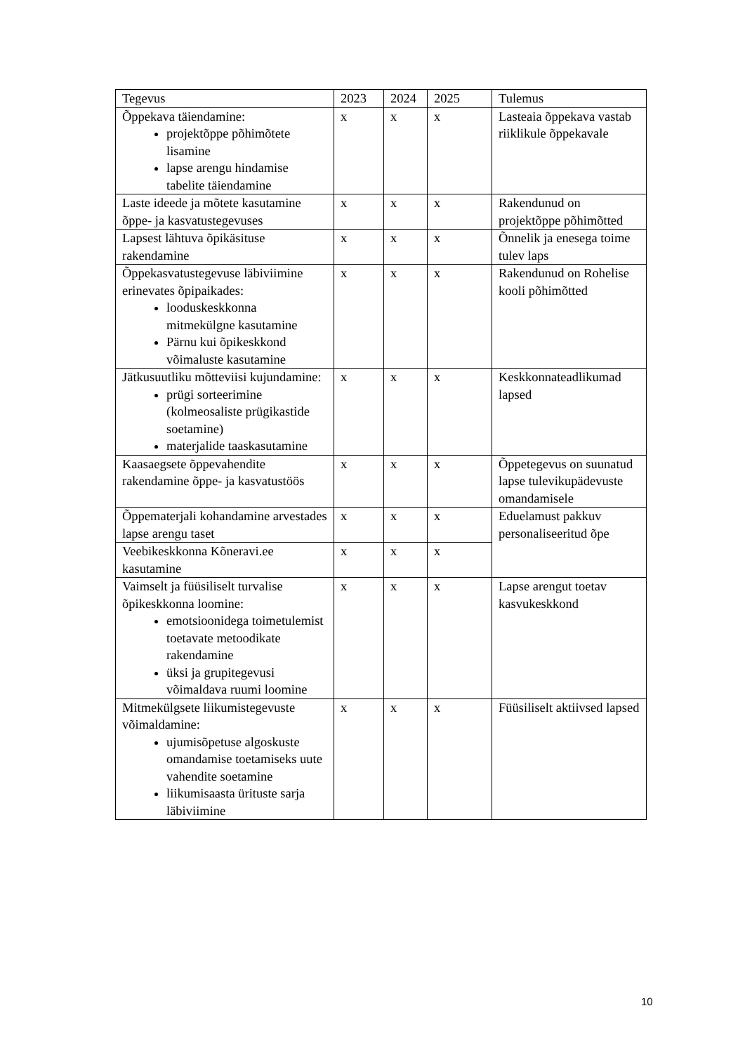| Tegevus | 2023 | 2024 | 2025 | Tulemus |
| --- | --- | --- | --- | --- |
| Õppekava täiendamine: projektõppe põhimõtete lisamine lapse arengu hindamise tabelite täiendamine | x | x | x | Lasteaia õppekava vastab riiklikule õppekavale |
| Laste ideede ja mõtete kasutamine õppe- ja kasvatustegevuses | x | x | x | Rakendunud on projektõppe põhimõtted |
| Lapsest lähtuva õpikäsituse rakendamine | x | x | x | Õnnelik ja enesega toime tulev laps |
| Õppekasvatustegevuse läbiviimine erinevates õpipaikades: looduskeskkonna mitmekülgne kasutamine Pärnu kui õpikeskkond võimaluste kasutamine | x | x | x | Rakendunud on Rohelise kooli põhimõtted |
| Jätkusuutliku mõtteviisi kujundamine: prügi sorteerimine (kolmeosaliste prügikastide soetamine) materjalide taaskasutamine | x | x | x | Keskkonnateadlikumad lapsed |
| Kaasaegsete õppevahendite rakendamine õppe- ja kasvatustöös | x | x | x | Õppetegevus on suunatud lapse tulevikupädevuste omandamisele |
| Õppematerjali kohandamine arvestades lapse arengu taset | x | x | x | Eduelamust pakkuv personaliseeritud õpe |
| Veebikeskkonna Kõneravi.ee kasutamine | x | x | x | |
| Vaimselt ja füüsiliselt turvalise õpikeskkonna loomine: emotsioonidega toimetulemist toetavate metoodikate rakendamine üksi ja grupitegevusi võimaldava ruumi loomine | x | x | x | Lapse arengut toetav kasvukeskkond |
| Mitmekülgsete liikumistegevuste võimaldamine: ujumisõpetuse algoskuste omandamise toetamiseks uute vahendite soetamine liikumisaasta ürituste sarja läbiviimine | x | x | x | Füüsiliselt aktiivsed lapsed |
10